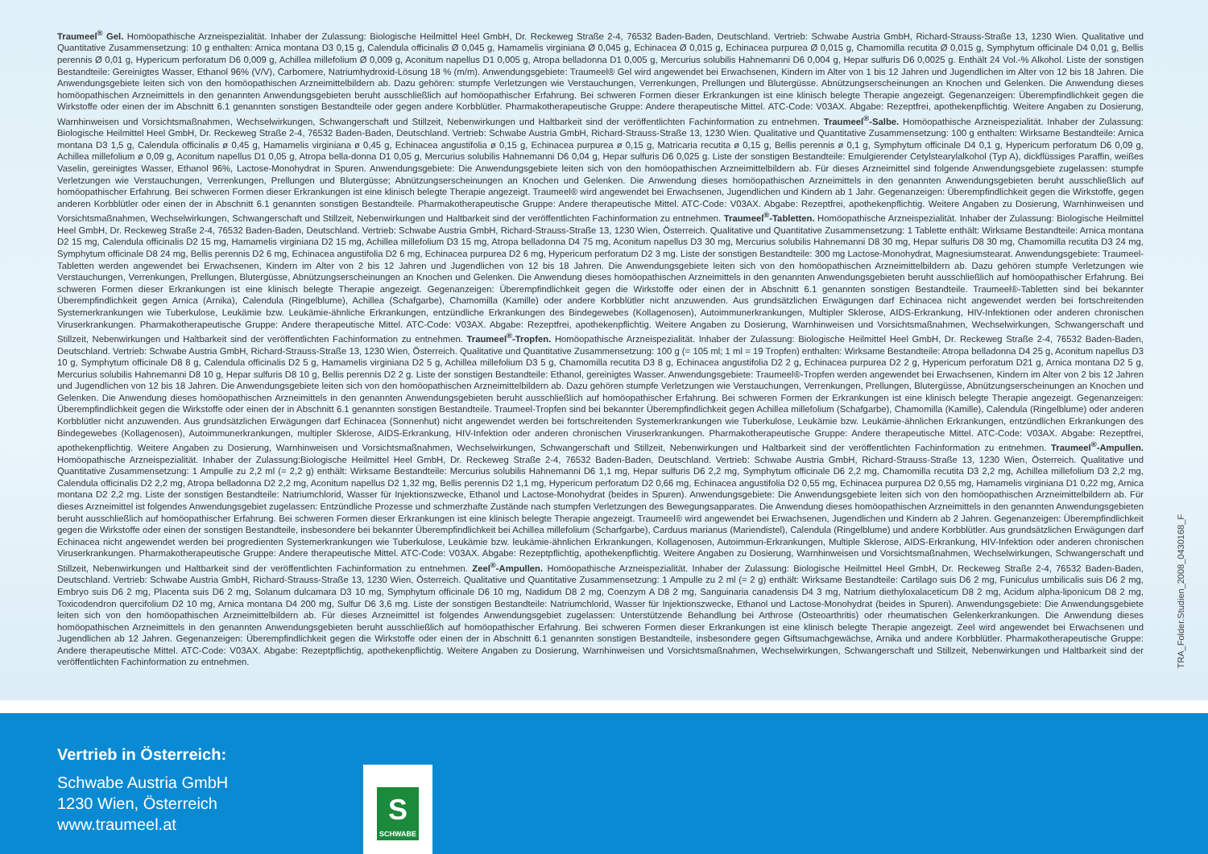Traumeel<sup>®</sup> Gel. Homöopathische Arzneispezialität. Inhaber der Zulassung: Biologische Heilmittel Heel GmbH, Dr. Reckeweg Straße 2-4, 76532 Baden-Baden, Deutschland. Vertrieb: Schwabe Austria GmbH, Richard-Strauss-Straße 13, 1230 Wien. Qualitative und Quantitative Zusammensetzung: 10 g enthalten: Arnica montana D3 0,15 g, Calendula officinalis Ø 0,045 g, Hamamelis virginiana Ø 0,045 g, Echinacea Ø 0,015 g, Echinacea purpurea Ø 0,015 g, Chamomilla recutita Ø 0,015 g, Symphytum officinale D4 0,01 g, Bellis perennis Ø 0,01 g, Hypericum perforatum D6 0,009 g, Achillea millefolium Ø 0,009 g, Aconitum napellus D1 0,005 g, Atropa belladonna D1 0,005 g, Mercurius solubilis Hahnemanni D6 0,004 g, Hepar sulfuris D6 0,0025 g. Enthält 24 Vol.-% Alkohol. Liste der sonstigen Bestandteile: Gereinigtes Wasser, Ethanol 96% (V/V), Carbomere, Natriumhydroxid-Lösung 18 % (m/m). Anwendungsgebiete: Traumeel® Gel wird angewendet bei Erwachsenen, Kindern im Alter von 1 bis 12 Jahren und Jugendlichen im Alter von 12 bis 18 Jahren. Die Anwendungsgebiete leiten sich von den homöopathischen Arzneimittelbildern ab. Dazu gehören: stumpfe Verletzungen wie Verstauchungen, Verrenkungen, Prellungen und Blutergüsse. Abnützungserscheinungen an Knochen und Gelenken. Die Anwendung dieses homöopathischen Arzneimittels in den genannten Anwendungsgebieten beruht ausschließlich auf homöopathischer Erfahrung. Bei schweren Formen dieser Erkrankungen ist eine klinisch belegte Therapie angezeigt. Gegenanzeigen: Überempfindlichkeit gegen die Wirkstoffe oder einen der im Abschnitt 6.1 genannten sonstigen Bestandteile oder gegen andere Korbblütler. Pharmakotherapeutische Gruppe: Andere therapeutische Mittel. ATC-Code: V03AX. Abgabe: Rezeptfrei, apothekenpflichtig. Weitere Angaben zu Dosierung, Warnhinweisen und Vorsichtsmaßnahmen, Wechselwirkungen, Schwangerschaft und Stillzeit, Nebenwirkungen und Haltbarkeit sind der veröffentlichten Fachinformation zu entnehmen. Traumeel<sup>®</sup>-Salbe. Homöopathische Arzneispezialität. Inhaber der Zulassung: Biologische Heilmittel Heel GmbH, Dr. Reckeweg Straße 2-4, 76532 Baden-Baden, Deutschland. Vertrieb: Schwabe Austria GmbH, Richard-Strauss-Straße 13, 1230 Wien. Qualitative und Quantitative Zusammensetzung: 100 g enthalten: Wirksame Bestandteile: Arnica montana D3 1,5 g, Calendula officinalis ø 0,45 g, Hamamelis virginiana ø 0,45 g, Echinacea angustifolia ø 0,15 g, Echinacea purpurea ø 0,15 g, Matricaria recutita ø 0,15 g, Bellis perennis ø 0,1 g, Symphytum officinale D4 0,1 g, Hypericum perforatum D6 0,09 g, Achillea millefolium ø 0,09 g, Aconitum napellus D1 0,05 g, Atropa bella-donna D1 0,05 g, Mercurius solubilis Hahnemanni D6 0,04 g, Hepar sulfuris D6 0,025 g. Liste der sonstigen Bestandteile: Emulgierender Cetylstearylalkohol (Typ A), dickflüssiges Paraffin, weißes Vaselin, gereinigtes Wasser, Ethanol 96%, Lactose-Monohydrat in Spuren. Anwendungsgebiete: Die Anwendungsgebiete leiten sich von den homöopathischen Arzneimittelbildern ab. Für dieses Arzneimittel sind folgende Anwendungsgebiete zugelassen: stumpfe Verletzungen wie Verstauchungen, Verrenkungen, Prellungen und Blutergüsse; Abnützungserscheinungen an Knochen und Gelenken. Die Anwendung dieses homöopathischen Arzneimittels in den genannten Anwendungsgebieten beruht ausschließlich auf homöopathischer Erfahrung. Bei schweren Formen dieser Erkrankungen ist eine klinisch belegte Therapie angezeigt. Traumeel® wird angewendet bei Erwachsenen, Jugendlichen und Kindern ab 1 Jahr. Gegenanzeigen: Überempfindlichkeit gegen die Wirkstoffe, gegen anderen Korbblütler oder einen der in Abschnitt 6.1 genannten sonstigen Bestandteile. Pharmakotherapeutische Gruppe: Andere therapeutische Mittel. ATC-Code: V03AX. Abgabe: Rezeptfrei, apothekenpflichtig. Weitere Angaben zu Dosierung, Warnhinweisen und Vorsichtsmaßnahmen, Wechselwirkungen, Schwangerschaft und Stillzeit, Nebenwirkungen und Haltbarkeit sind der veröffentlichten Fachinformation zu entnehmen. Traumeel<sup>®</sup>-Tabletten. Homöopathische Arzneispezialität. Inhaber der Zulassung: Biologische Heilmittel Heel GmbH, Dr. Reckeweg Straße 2-4, 76532 Baden-Baden, Deutschland. Vertrieb: Schwabe Austria GmbH, Richard-Strauss-Straße 13, 1230 Wien, Österreich. Qualitative und Quantitative Zusammensetzung: 1 Tablette enthält: Wirksame Bestandteile: Arnica montana D2 15 mg, Calendula officinalis D2 15 mg, Hamamelis virginiana D2 15 mg, Achillea millefolium D3 15 mg, Atropa belladonna D4 75 mg, Aconitum napellus D3 30 mg, Mercurius solubilis Hahnemanni D8 30 mg, Hepar sulfuris D8 30 mg, Chamomilla recutita D3 24 mg, Symphytum officinale D8 24 mg, Bellis perennis D2 6 mg, Echinacea angustifolia D2 6 mg, Echinacea purpurea D2 6 mg, Hypericum perforatum D2 3 mg. Liste der sonstigen Bestandteile: 300 mg Lactose-Monohydrat, Magnesiumstearat. Anwendungsgebiete: Traumeel-Tabletten werden angewendet bei Erwachsenen, Kindern im Alter von 2 bis 12 Jahren und Jugendlichen von 12 bis 18 Jahren. Die Anwendungsgebiete leiten sich von den homöopathischen Arzneimittelbildern ab. Dazu gehören stumpfe Verletzungen wie Verstauchungen, Verrenkungen, Prellungen, Blutergüsse, Abnützungserscheinungen an Knochen und Gelenken. Die Anwendung dieses homöopathischen Arzneimittels in den genannten Anwendungsgebieten beruht ausschließlich auf homöopathischer Erfahrung. Bei schweren Formen dieser Erkrankungen ist eine klinisch belegte Therapie angezeigt. Gegenanzeigen: Überempfindlichkeit gegen die Wirkstoffe oder einen der in Abschnitt 6.1 genannten sonstigen Bestandteile. Traumeel®-Tabletten sind bei bekannter Überempfindlichkeit gegen Arnica (Arnika), Calendula (Ringelblume), Achillea (Schafgarbe), Chamomilla (Kamille) oder andere Korbblütler nicht anzuwenden. Aus grundsätzlichen Erwägungen darf Echinacea nicht angewendet werden bei fortschreitenden Systemerkrankungen wie Tuberkulose, Leukämie bzw. Leukämie-ähnliche Erkrankungen, entzündliche Erkrankungen des Bindegewebes (Kollagenosen), Autoimmunerkrankungen, Multipler Sklerose, AIDS-Erkrankung, HIV-Infektionen oder anderen chronischen Viruserkrankungen. Pharmakotherapeutische Gruppe: Andere therapeutische Mittel. ATC-Code: V03AX. Abgabe: Rezeptfrei, apothekenpflichtig. Weitere Angaben zu Dosierung, Warnhinweisen und Vorsichtsmaßnahmen, Wechselwirkungen, Schwangerschaft und Stillzeit, Nebenwirkungen und Haltbarkeit sind der veröffentlichten Fachinformation zu entnehmen. Traumeel<sup>®</sup>-Tropfen. Homöopathische Arzneispezialität. Inhaber der Zulassung: Biologische Heilmittel Heel GmbH, Dr. Reckeweg Straße 2-4, 76532 Baden-Baden, Deutschland. Vertrieb: Schwabe Austria GmbH, Richard-Strauss-Straße 13, 1230 Wien, Österreich. Qualitative und Quantitative Zusammensetzung: 100 g (= 105 ml; 1 ml = 19 Tropfen) enthalten: Wirksame Bestandteile: Atropa belladonna D4 25 g, Aconitum napellus D3 10 g, Symphytum officinale D8 8 g, Calendula officinalis D2 5 g, Hamamelis virginiana D2 5 g, Achillea millefolium D3 5 g, Chamomilla recutita D3 8 g, Echinacea angustifolia D2 2 g, Echinacea purpurea D2 2 g, Hypericum perforatum D21 g, Arnica montana D2 5 g, Mercurius solubilis Hahnemanni D8 10 g, Hepar sulfuris D8 10 g, Bellis perennis D2 2 g. Liste der sonstigen Bestandteile: Ethanol, gereinigtes Wasser. Anwendungsgebiete: Traumeel®-Tropfen werden angewendet bei Erwachsenen, Kindern im Alter von 2 bis 12 Jahren und Jugendlichen von 12 bis 18 Jahren. Die Anwendungsgebiete leiten sich von den homöopathischen Arzneimittelbildern ab. Dazu gehören stumpfe Verletzungen wie Verstauchungen, Verrenkungen, Prellungen, Blutergüsse, Abnützungserscheinungen an Knochen und Gelenken. Die Anwendung dieses homöopathischen Arzneimittels in den genannten Anwendungsgebieten beruht ausschließlich auf homöopathischer Erfahrung. Bei schweren Formen der Erkrankungen ist eine klinisch belegte Therapie angezeigt. Gegenanzeigen: Überempfindlichkeit gegen die Wirkstoffe oder einen der in Abschnitt 6.1 genannten sonstigen Bestandteile. Traumeel-Tropfen sind bei bekannter Überempfindlichkeit gegen Achillea millefolium (Schafgarbe), Chamomilla (Kamille), Calendula (Ringelblume) oder anderen Korbblütler nicht anzuwenden. Aus grundsätzlichen Erwägungen darf Echinacea (Sonnenhut) nicht angewendet werden bei fortschreitenden Systemerkrankungen wie Tuberkulose, Leukämie bzw. Leukämie-ähnlichen Erkrankungen, entzündlichen Erkrankungen des Bindegewebes (Kollagenosen), Autoimmunerkrankungen, multipler Sklerose, AIDS-Erkrankung, HIV-Infektion oder anderen chronischen Viruserkrankungen. Pharmakotherapeutische Gruppe: Andere therapeutische Mittel. ATC-Code: V03AX. Abgabe: Rezeptfrei, apothekenpflichtig. Weitere Angaben zu Dosierung, Warnhinweisen und Vorsichtsmaßnahmen, Wechselwirkungen, Schwangerschaft und Stillzeit, Nebenwirkungen und Haltbarkeit sind der veröffentlichten Fachinformation zu entnehmen. Traumeel<sup>®</sup>-Ampullen. Homöopathische Arzneispezialität. Inhaber der Zulassung:Biologische Heilmittel Heel GmbH, Dr. Reckeweg Straße 2-4, 76532 Baden-Baden, Deutschland. Vertrieb: Schwabe Austria GmbH, Richard-Strauss-Straße 13, 1230 Wien, Österreich. Qualitative und Quantitative Zusammensetzung: 1 Ampulle zu 2,2 ml (= 2,2 g) enthält: Wirksame Bestandteile: Mercurius solubilis Hahnemanni D6 1,1 mg, Hepar sulfuris D6 2,2 mg, Symphytum officinale D6 2,2 mg, Chamomilla recutita D3 2,2 mg, Achillea millefolium D3 2,2 mg, Calendula officinalis D2 2,2 mg, Atropa belladonna D2 2,2 mg, Aconitum napellus D2 1,32 mg, Bellis perennis D2 1,1 mg, Hypericum perforatum D2 0,66 mg, Echinacea angustifolia D2 0,55 mg, Echinacea purpurea D2 0,55 mg, Hamamelis virginiana D1 0,22 mg, Arnica montana D2 2,2 mg. Liste der sonstigen Bestandteile: Natriumchlorid, Wasser für Injektionszwecke, Ethanol und Lactose-Monohydrat (beides in Spuren). Anwendungsgebiete: Die Anwendungsgebiete leiten sich von den homöopathischen Arzneimittelbildern ab. Für dieses Arzneimittel ist folgendes Anwendungsgebiet zugelassen: Entzündliche Prozesse und schmerzhafte Zustände nach stumpfen Verletzungen des Bewegungsapparates. Die Anwendung dieses homöopathischen Arzneimittels in den genannten Anwendungsgebieten beruht ausschließlich auf homöopathischer Erfahrung. Bei schweren Formen dieser Erkrankungen ist eine klinisch belegte Therapie angezeigt. Traumeel® wird angewendet bei Erwachsenen, Jugendlichen und Kindern ab 2 Jahren. Gegenanzeigen: Überempfindlichkeit gegen die Wirkstoffe oder einen der sonstigen Bestandteile, insbesondere bei bekannter Überempfindlichkeit bei Achillea millefolium (Scharfgarbe), Carduus marianus (Mariendistel), Calendula (Ringelblume) und andere Korbblütler. Aus grundsätzlichen Erwägungen darf Echinacea nicht angewendet werden bei progredienten Systemerkrankungen wie Tuberkulose, Leukämie bzw. leukämie-ähnlichen Erkrankungen, Kollagenosen, Autoimmun-Erkrankungen, Multiple Sklerose, AIDS-Erkrankung, HIV-Infektion oder anderen chronischen Viruserkrankungen. Pharmakotherapeutische Gruppe: Andere therapeutische Mittel. ATC-Code: V03AX. Abgabe: Rezeptpflichtig, apothekenpflichtig. Weitere Angaben zu Dosierung, Warnhinweisen und Vorsichtsmaßnahmen, Wechselwirkungen, Schwangerschaft und Stillzeit, Nebenwirkungen und Haltbarkeit sind der veröffentlichten Fachinformation zu entnehmen. Zeel<sup>®</sup>-Ampullen. Homöopathische Arzneispezialität. Inhaber der Zulassung: Biologische Heilmittel Heel GmbH, Dr. Reckeweg Straße 2-4, 76532 Baden-Baden, Deutschland. Vertrieb: Schwabe Austria GmbH, Richard-Strauss-Straße 13, 1230 Wien, Österreich. Qualitative und Quantitative Zusammensetzung: 1 Ampulle zu 2 ml (= 2 g) enthält: Wirksame Bestandteile: Cartilago suis D6 2 mg, Funiculus umbilicalis suis D6 2 mg, Embryo suis D6 2 mg, Placenta suis D6 2 mg, Solanum dulcamara D3 10 mg, Symphytum officinale D6 10 mg, Nadidum D8 2 mg, Coenzym A D8 2 mg, Sanguinaria canadensis D4 3 mg, Natrium diethyloxalaceticum D8 2 mg, Acidum alpha-liponicum D8 2 mg, Toxicodendron quercifolium D2 10 mg, Arnica montana D4 200 mg, Sulfur D6 3,6 mg. Liste der sonstigen Bestandteile: Natriumchlorid, Wasser für Injektionszwecke, Ethanol und Lactose-Monohydrat (beides in Spuren). Anwendungsgebiete: Die Anwendungsgebiete leiten sich von den homöopathischen Arzneimittelbildern ab. Für dieses Arzneimittel ist folgendes Anwendungsgebiet zugelassen: Unterstützende Behandlung bei Arthrose (Osteoarthritis) oder rheumatischen Gelenkerkrankungen. Die Anwendung dieses homöopathischen Arzneimittels in den genannten Anwendungsgebieten beruht ausschließlich auf homöopathischer Erfahrung. Bei schweren Formen dieser Erkrankungen ist eine klinisch belegte Therapie angezeigt. Zeel wird angewendet bei Erwachsenen und Jugendlichen ab 12 Jahren. Gegenanzeigen: Überempfindlichkeit gegen die Wirkstoffe oder einen der in Abschnitt 6.1 genannten sonstigen Bestandteile, insbesondere gegen Giftsumachgewächse, Arnika und andere Korbblütler. Pharmakotherapeutische Gruppe: Andere therapeutische Mittel. ATC-Code: V03AX. Abgabe: Rezeptpflichtig, apothekenpflichtig. Weitere Angaben zu Dosierung, Warnhinweisen und Vorsichtsmaßnahmen, Wechselwirkungen, Schwangerschaft und Stillzeit, Nebenwirkungen und Haltbarkeit sind der veröffentlichten Fachinformation zu entnehmen.
TRA_Folder.Studien_2008_0430168_F
Vertrieb in Österreich:
Schwabe Austria GmbH
1230 Wien, Österreich
www.traumeel.at
S
SCHWABE